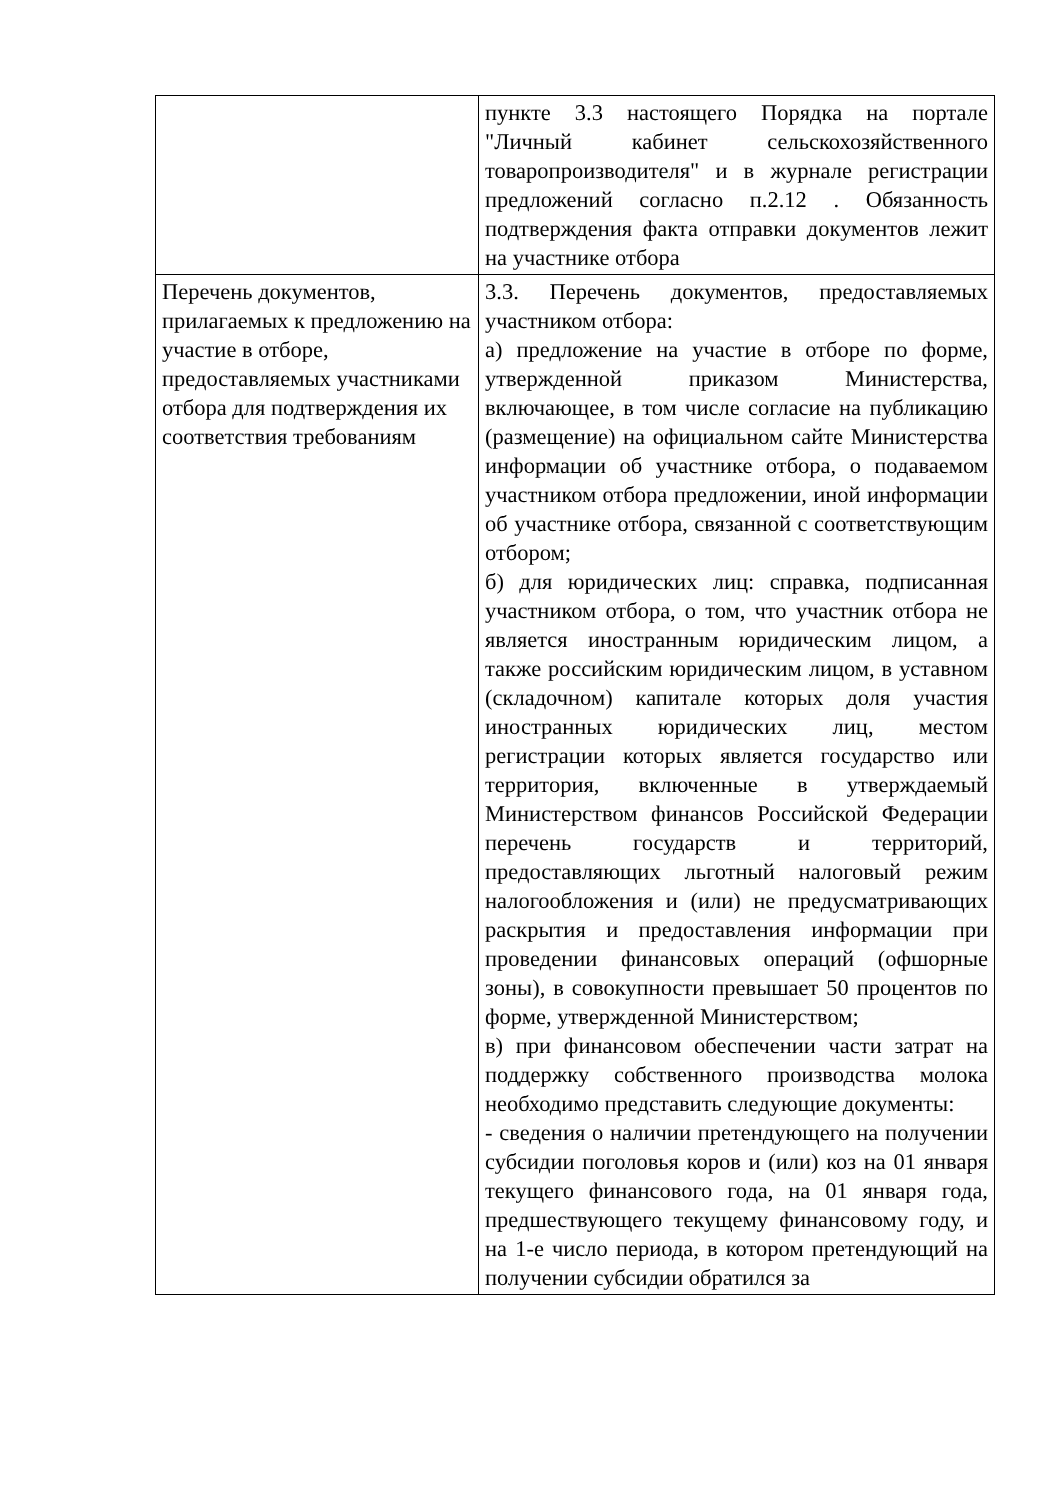| | пункте 3.3 настоящего Порядка на портале "Личный кабинет сельскохозяйственного товаропроизводителя" и в журнале регистрации предложений согласно п.2.12 . Обязанность подтверждения факта отправки документов лежит на участнике отбора |
| Перечень документов, прилагаемых к предложению на участие в отборе, предоставляемых участниками отбора для подтверждения их соответствия требованиям | 3.3. Перечень документов, предоставляемых участником отбора: а) предложение на участие в отборе по форме, утвержденной приказом Министерства, включающее, в том числе согласие на публикацию (размещение) на официальном сайте Министерства информации об участнике отбора, о подаваемом участником отбора предложении, иной информации об участнике отбора, связанной с соответствующим отбором; б) для юридических лиц: справка, подписанная участником отбора, о том, что участник отбора не является иностранным юридическим лицом, а также российским юридическим лицом, в уставном (складочном) капитале которых доля участия иностранных юридических лиц, местом регистрации которых является государство или территория, включенные в утверждаемый Министерством финансов Российской Федерации перечень государств и территорий, предоставляющих льготный налоговый режим налогообложения и (или) не предусматривающих раскрытия и предоставления информации при проведении финансовых операций (офшорные зоны), в совокупности превышает 50 процентов по форме, утвержденной Министерством; в) при финансовом обеспечении части затрат на поддержку собственного производства молока необходимо представить следующие документы: - сведения о наличии претендующего на получении субсидии поголовья коров и (или) коз на 01 января текущего финансового года, на 01 января года, предшествующего текущему финансовому году, и на 1-е число периода, в котором претендующий на получении субсидии обратился за |